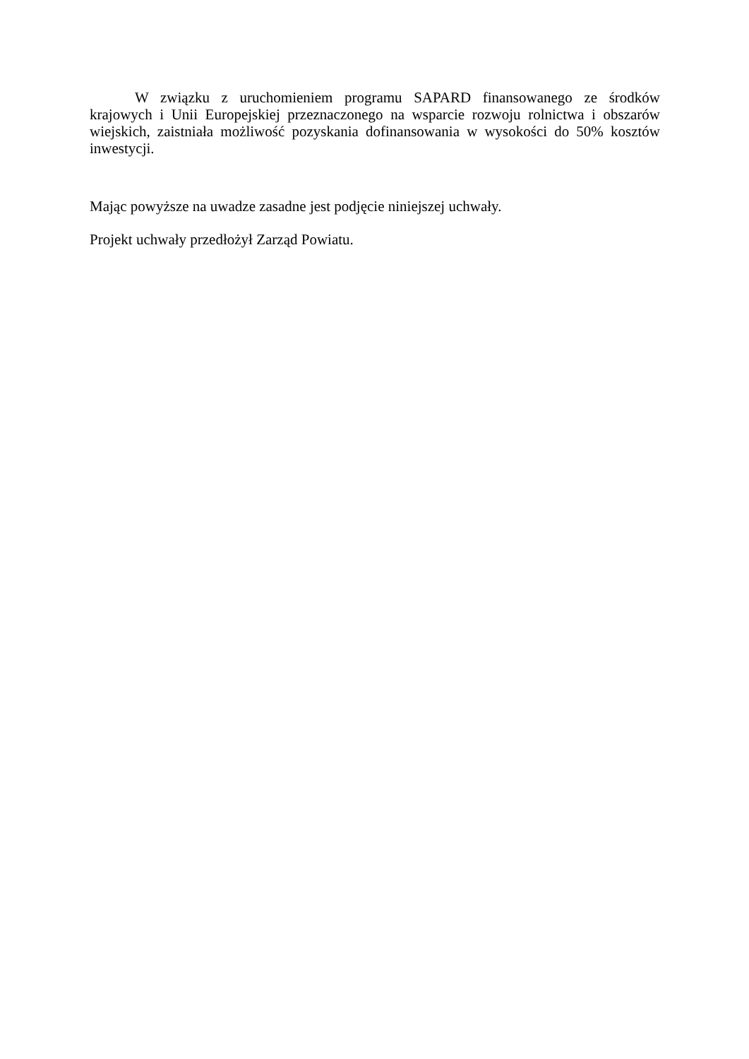W związku z uruchomieniem programu SAPARD finansowanego ze środków krajowych i Unii Europejskiej przeznaczonego na wsparcie rozwoju rolnictwa i obszarów wiejskich, zaistniała możliwość pozyskania dofinansowania w wysokości do 50% kosztów inwestycji.
Mając powyższe na uwadze zasadne jest podjęcie niniejszej uchwały.
Projekt uchwały przedłożył Zarząd Powiatu.